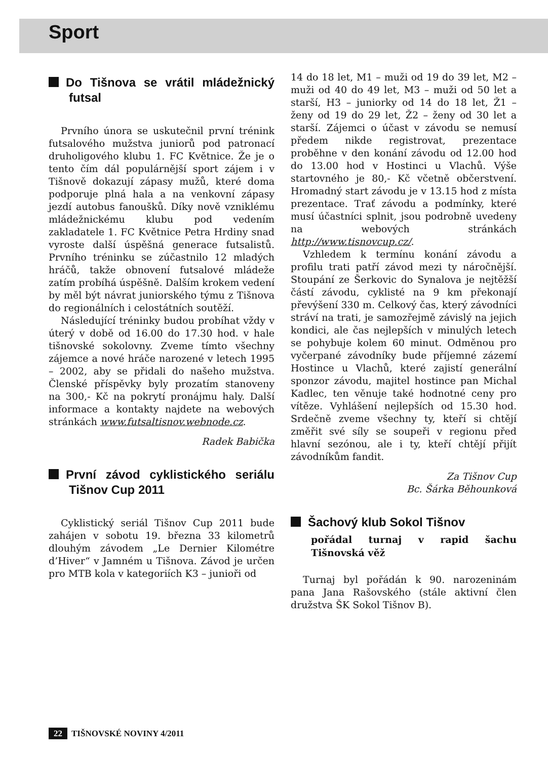Sport
Do Tišnova se vrátil mládežnický futsal
Prvního února se uskutečnil první trénink futsalového mužstva juniorů pod patronací druholigového klubu 1. FC Květnice. Že je o tento čím dál populárnější sport zájem i v Tišnově dokazují zápasy mužů, které doma podporuje plná hala a na venkovní zápasy jezdí autobus fanoušků. Díky nově vzniklému mládežnickému klubu pod vedením zakladatele 1. FC Květnice Petra Hrdiny snad vyroste další úspěšná generace futsalistů. Prvního tréninku se zúčastnilo 12 mladých hráčů, takže obnovení futsalové mládeže zatím probíhá úspěšně. Dalším krokem vedení by měl být návrat juniorského týmu z Tišnova do regionálních i celostátních soutěží.
Následující tréninky budou probíhat vždy v úterý v době od 16.00 do 17.30 hod. v hale tišnovské sokolovny. Zveme tímto všechny zájemce a nové hráče narozené v letech 1995 – 2002, aby se přidali do našeho mužstva. Členské příspěvky byly prozatím stanoveny na 300,- Kč na pokrytí pronájmu haly. Další informace a kontakty najdete na webových stránkách www.futsaltisnov.webnode.cz.
Radek Babička
První závod cyklistického seriálu Tišnov Cup 2011
Cyklistický seriál Tišnov Cup 2011 bude zahájen v sobotu 19. března 33 kilometrů dlouhým závodem „Le Dernier Kilométre d’Hiver“ v Jamném u Tišnova. Závod je určen pro MTB kola v kategoriích K3 – junioři od
14 do 18 let, M1 – muži od 19 do 39 let, M2 – muži od 40 do 49 let, M3 – muži od 50 let a starší, H3 – juniorky od 14 do 18 let, Ž1 – ženy od 19 do 29 let, Ž2 – ženy od 30 let a starší. Zájemci o účast v závodu se nemusí předem nikde registrovat, prezentace proběhne v den konání závodu od 12.00 hod do 13.00 hod v Hostinci u Vlachů. Výše startovného je 80,- Kč včetně občerstvení. Hromadný start závodu je v 13.15 hod z místa prezentace. Trať závodu a podmínky, které musí účastníci splnit, jsou podrobně uvedeny na webových stránkách http://www.tisnovcup.cz/.
Vzhledem k termínu konání závodu a profilu trati patří závod mezi ty náročnější. Stoupání ze Šerkovic do Synalova je nejtěžší částí závodu, cyklisté na 9 km překonají převýšení 330 m. Celkový čas, který závodníci stráví na trati, je samozřejmě závislý na jejich kondici, ale čas nejlepších v minulých letech se pohybuje kolem 60 minut. Odměnou pro vyčerpané závodníky bude příjemné zázemí Hostince u Vlachů, které zajistí generální sponzor závodu, majitel hostince pan Michal Kadlec, ten věnuje také hodnotné ceny pro vítěze. Vyhlášení nejlepších od 15.30 hod. Srdečně zveme všechny ty, kteří si chtějí změřit své síly se soupeři v regionu před hlavní sezónou, ale i ty, kteří chtějí přijít závodníkům fandit.
Za Tišnov Cup
Bc. Šárka Běhounková
Šachový klub Sokol Tišnov
pořádal turnaj v rapid šachu Tišnovská věž
Turnaj byl pořádán k 90. narozeninám pana Jana Rašovského (stále aktivní člen družstva ŠK Sokol Tišnov B).
22 TIŠNOVSKÉ NOVINY 4/2011